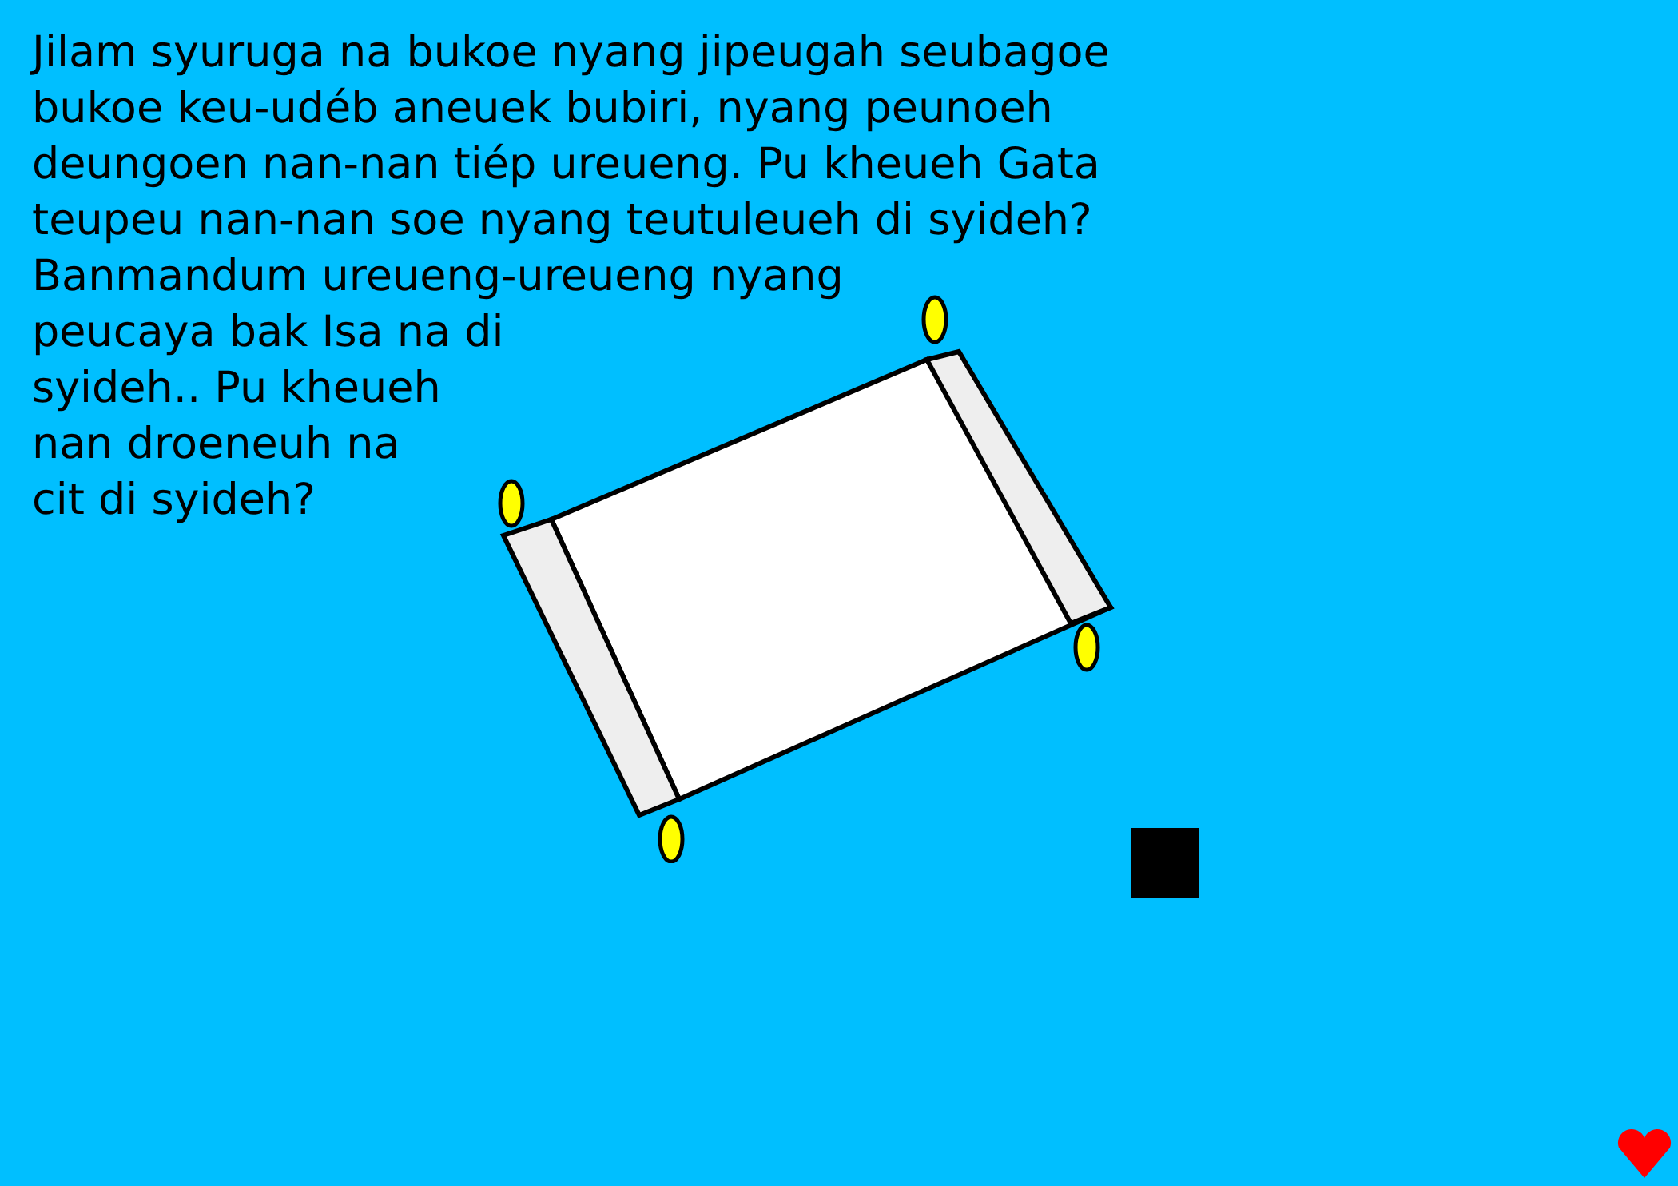Jilam syuruga na bukoe nyang jipeugah seubagoe
bukoe keu-udéb aneuek bubiri, nyang peunoeh
deungoen nan-nan tiép ureueng. Pu kheueh Gata
teupeu nan-nan soe nyang teutuleueh di syideh?
Banmandum ureueng-ureueng nyang
peucaya bak Isa na di
syideh.. Pu kheueh
nan droeneuh na
cit di syideh?